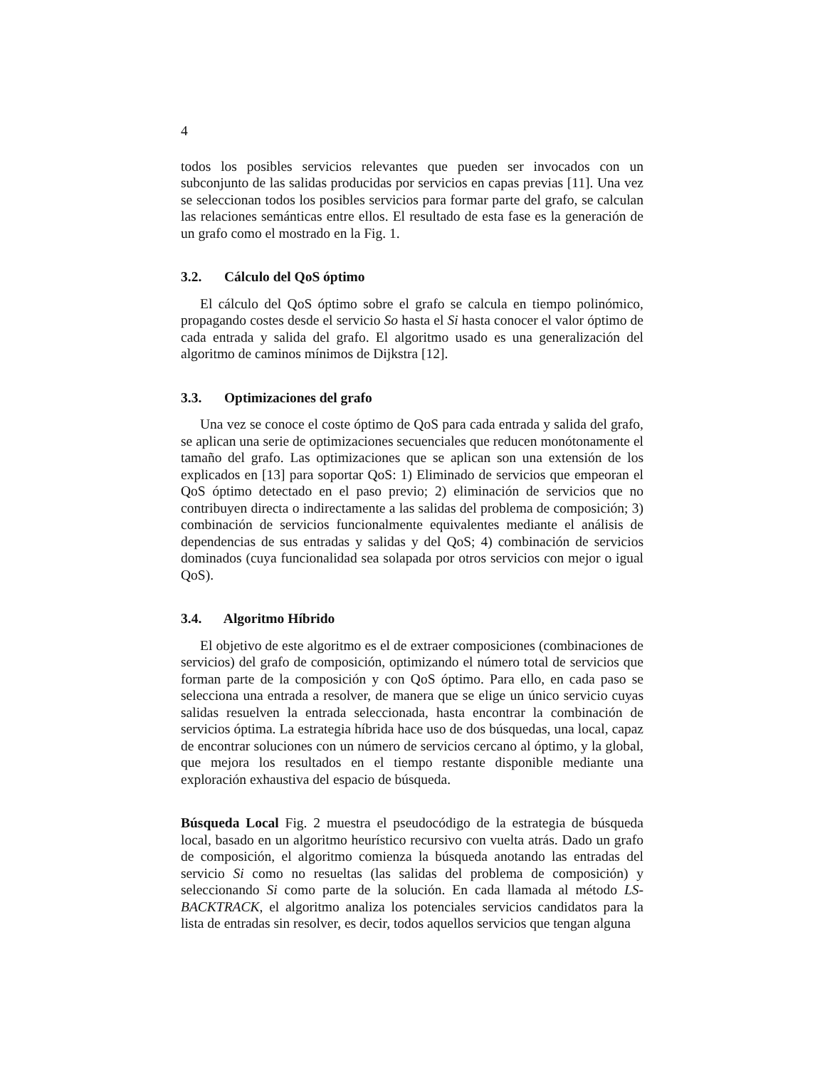4
todos los posibles servicios relevantes que pueden ser invocados con un subconjunto de las salidas producidas por servicios en capas previas [11]. Una vez se seleccionan todos los posibles servicios para formar parte del grafo, se calculan las relaciones semánticas entre ellos. El resultado de esta fase es la generación de un grafo como el mostrado en la Fig. 1.
3.2. Cálculo del QoS óptimo
El cálculo del QoS óptimo sobre el grafo se calcula en tiempo polinómico, propagando costes desde el servicio So hasta el Si hasta conocer el valor óptimo de cada entrada y salida del grafo. El algoritmo usado es una generalización del algoritmo de caminos mínimos de Dijkstra [12].
3.3. Optimizaciones del grafo
Una vez se conoce el coste óptimo de QoS para cada entrada y salida del grafo, se aplican una serie de optimizaciones secuenciales que reducen monótonamente el tamaño del grafo. Las optimizaciones que se aplican son una extensión de los explicados en [13] para soportar QoS: 1) Eliminado de servicios que empeoran el QoS óptimo detectado en el paso previo; 2) eliminación de servicios que no contribuyen directa o indirectamente a las salidas del problema de composición; 3) combinación de servicios funcionalmente equivalentes mediante el análisis de dependencias de sus entradas y salidas y del QoS; 4) combinación de servicios dominados (cuya funcionalidad sea solapada por otros servicios con mejor o igual QoS).
3.4. Algoritmo Híbrido
El objetivo de este algoritmo es el de extraer composiciones (combinaciones de servicios) del grafo de composición, optimizando el número total de servicios que forman parte de la composición y con QoS óptimo. Para ello, en cada paso se selecciona una entrada a resolver, de manera que se elige un único servicio cuyas salidas resuelven la entrada seleccionada, hasta encontrar la combinación de servicios óptima. La estrategia híbrida hace uso de dos búsquedas, una local, capaz de encontrar soluciones con un número de servicios cercano al óptimo, y la global, que mejora los resultados en el tiempo restante disponible mediante una exploración exhaustiva del espacio de búsqueda.
Búsqueda Local Fig. 2 muestra el pseudocódigo de la estrategia de búsqueda local, basado en un algoritmo heurístico recursivo con vuelta atrás. Dado un grafo de composición, el algoritmo comienza la búsqueda anotando las entradas del servicio Si como no resueltas (las salidas del problema de composición) y seleccionando Si como parte de la solución. En cada llamada al método LS-BACKTRACK, el algoritmo analiza los potenciales servicios candidatos para la lista de entradas sin resolver, es decir, todos aquellos servicios que tengan alguna